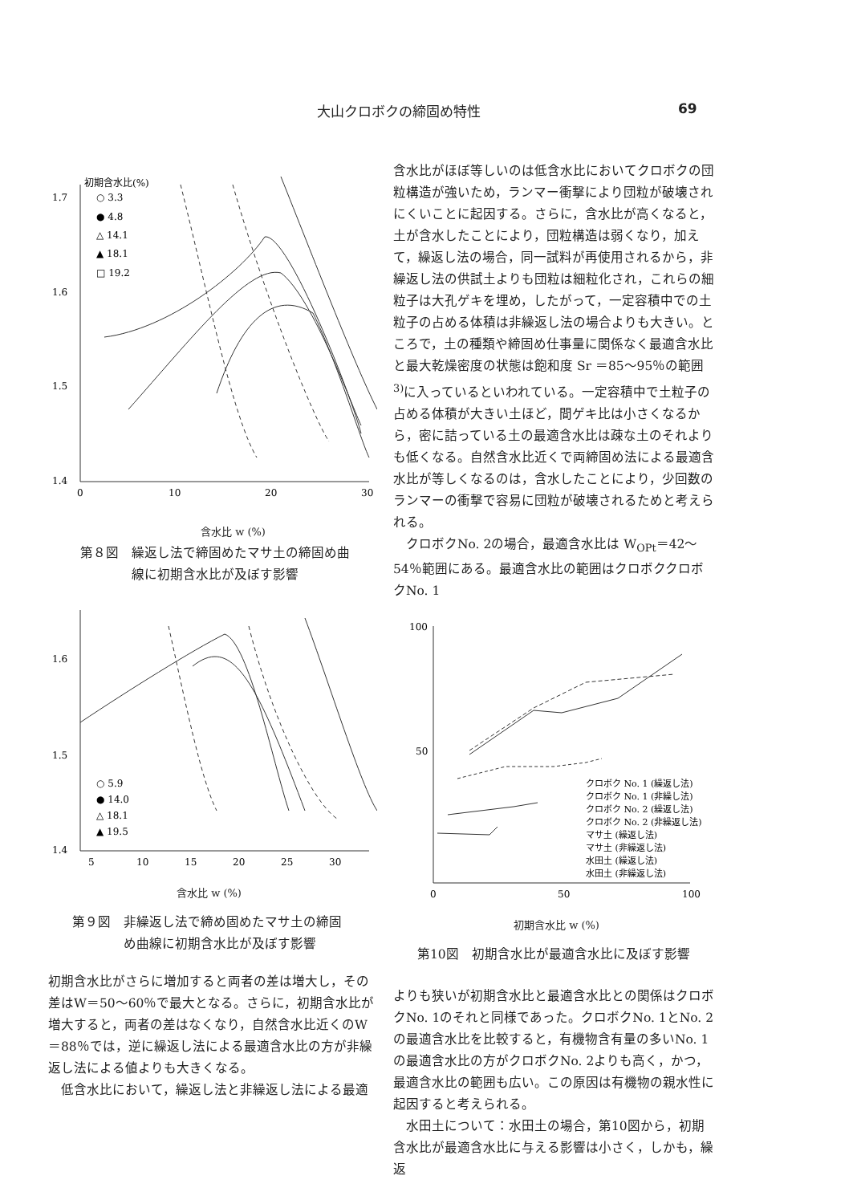大山クロボクの締固め特性 69
1.7
1.6
1.5
1.4
0
10
20
30
初期含水比(%)
○ 3.3
● 4.8
△ 14.1
▲ 18.1
□ 19.2
含水比 w (%)
第８図　繰返し法で締固めたマサ土の締固め曲
　　　　線に初期含水比が及ぼす影響
1.6
1.5
1.4
5
10
15
20
25
30
○ 5.9
● 14.0
△ 18.1
▲ 19.5
含水比 w (%)
第９図　非繰返し法で締め固めたマサ土の締固
　　　　め曲線に初期含水比が及ぼす影響
初期含水比がさらに増加すると両者の差は増大し，その差はW＝50～60％で最大となる。さらに，初期含水比が増大すると，両者の差はなくなり，自然含水比近くのW＝88％では，逆に繰返し法による最適含水比の方が非繰返し法による値よりも大きくなる。
　低含水比において，繰返し法と非繰返し法による最適
含水比がほぼ等しいのは低含水比においてクロボクの団粒構造が強いため，ランマー衝撃により団粒が破壊されにくいことに起因する。さらに，含水比が高くなると，土が含水したことにより，団粒構造は弱くなり，加えて，繰返し法の場合，同一試料が再使用されるから，非繰返し法の供試土よりも団粒は細粒化され，これらの細粒子は大孔ゲキを埋め，したがって，一定容積中での土粒子の占める体積は非繰返し法の場合よりも大きい。ところで，土の種類や締固め仕事量に関係なく最適含水比と最大乾燥密度の状態は飽和度 Sr ＝85～95％の範囲<sup>3)</sup>に入っているといわれている。一定容積中で土粒子の占める体積が大きい土ほど，間ゲキ比は小さくなるから，密に詰っている土の最適含水比は疎な土のそれよりも低くなる。自然含水比近くで両締固め法による最適含水比が等しくなるのは，含水したことにより，少回数のランマーの衝撃で容易に団粒が破壊されるためと考えられる。
　クロボクNo. 2の場合，最適含水比は W<sub>OPt</sub>＝42～54％範囲にある。最適含水比の範囲はクロボククロボクNo. 1
100
50
0
50
100
クロボク No. 1 (繰返し法)
クロボク No. 1 (非繰し法)
クロボク No. 2 (繰返し法)
クロボク No. 2 (非繰返し法)
マサ土 (繰返し法)
マサ土 (非繰返し法)
水田土 (繰返し法)
水田土 (非繰返し法)
初期含水比 w (%)
第10図　初期含水比が最適含水比に及ぼす影響
よりも狭いが初期含水比と最適含水比との関係はクロボクNo. 1のそれと同様であった。クロボクNo. 1とNo. 2の最適含水比を比較すると，有機物含有量の多いNo. 1の最適含水比の方がクロボクNo. 2よりも高く，かつ，最適含水比の範囲も広い。この原因は有機物の親水性に起因すると考えられる。
　水田土について：水田土の場合，第10図から，初期含水比が最適含水比に与える影響は小さく，しかも，繰返